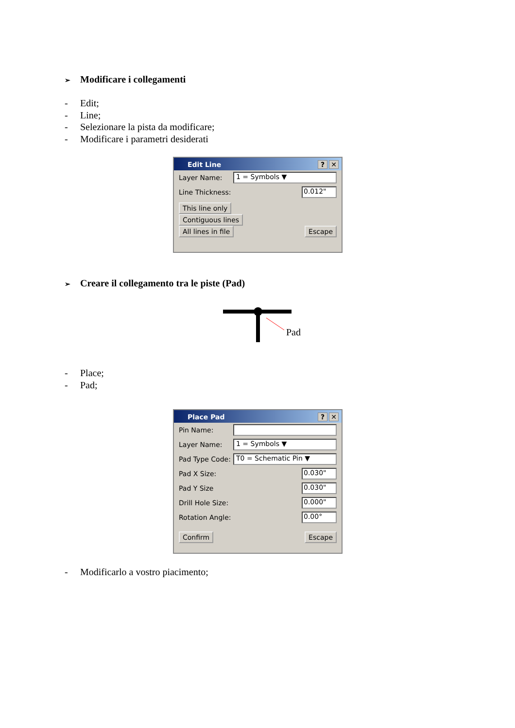➢ Modificare i collegamenti
- Edit;
- Line;
- Selezionare la pista da modificare;
- Modificare i parametri desiderati
Edit Line? ✕
Layer Name: 1 = Symbols ▼
Line Thickness: 0.012"
This line only
Contiguous lines
All lines in file
Escape
➢ Creare il collegamento tra le piste (Pad)
Pad
- Place;
- Pad;
Place Pad? ✕
Pin Name:
Layer Name: 1 = Symbols ▼
Pad Type Code: T0 = Schematic Pin ▼
Pad X Size: 0.030"
Pad Y Size 0.030"
Drill Hole Size: 0.000"
Rotation Angle: 0.00°
Confirm Escape
- Modificarlo a vostro piacimento;